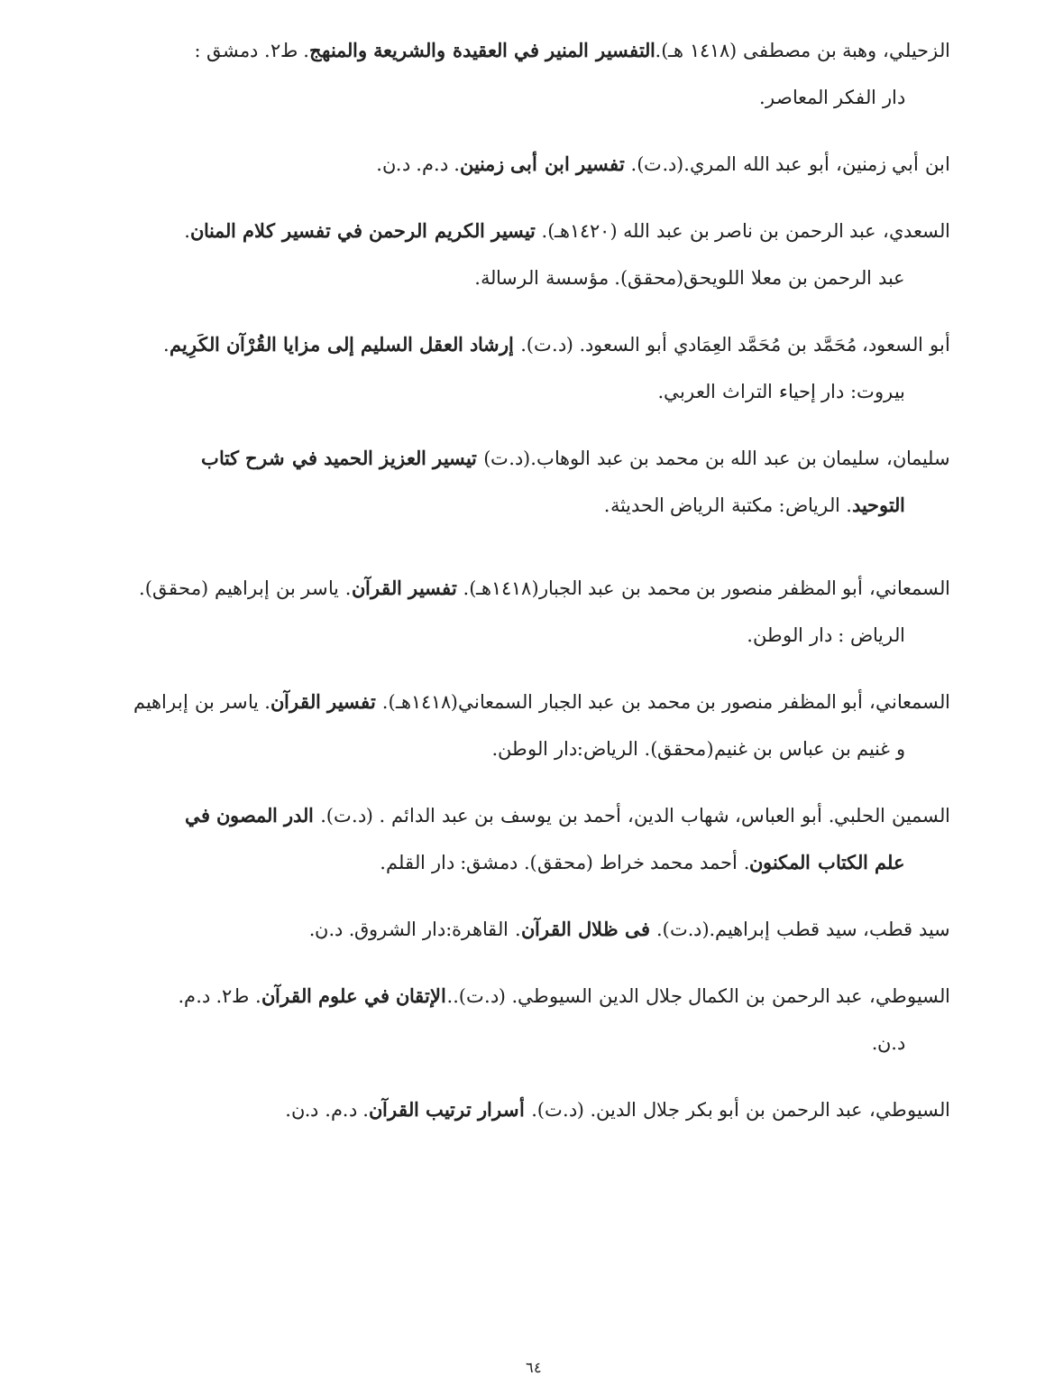الزحيلي، وهبة بن مصطفى (١٤١٨ هـ).التفسير المنير في العقيدة والشريعة والمنهج. ط٢. دمشق :
دار الفكر المعاصر.
ابن أبي زمنين، أبو عبد الله المري.(د.ت). تفسير ابن أبى زمنين. د.م. د.ن.
السعدي، عبد الرحمن بن ناصر بن عبد الله (١٤٢٠هـ). تيسير الكريم الرحمن في تفسير كلام المنان.
عبد الرحمن بن معلا اللويحق(محقق). مؤسسة الرسالة.
أبو السعود، مُحَمَّد بن مُحَمَّد العِمَادي أبو السعود. (د.ت). إرشاد العقل السليم إلى مزايا القُرْآن الكَرِيم.
بيروت: دار إحياء التراث العربي.
سليمان، سليمان بن عبد الله بن محمد بن عبد الوهاب.(د.ت) تيسير العزيز الحميد في شرح كتاب
التوحيد. الرياض: مكتبة الرياض الحديثة.
السمعاني، أبو المظفر منصور بن محمد بن عبد الجبار(١٤١٨هـ). تفسير القرآن. ياسر بن إبراهيم (محقق).
الرياض : دار الوطن.
السمعاني، أبو المظفر منصور بن محمد بن عبد الجبار السمعاني(١٤١٨هـ). تفسير القرآن. ياسر بن إبراهيم
و غنيم بن عباس بن غنيم(محقق). الرياض:دار الوطن.
السمين الحلبي. أبو العباس، شهاب الدين، أحمد بن يوسف بن عبد الدائم . (د.ت). الدر المصون في
علم الكتاب المكنون. أحمد محمد خراط (محقق). دمشق: دار القلم.
سيد قطب، سيد قطب إبراهيم.(د.ت). فى ظلال القرآن. القاهرة:دار الشروق. د.ن.
السيوطي، عبد الرحمن بن الكمال جلال الدين السيوطي. (د.ت)..الإتقان في علوم القرآن. ط٢. د.م.
د.ن.
السيوطي، عبد الرحمن بن أبو بكر جلال الدين. (د.ت). أسرار ترتيب القرآن. د.م. د.ن.
٦٤